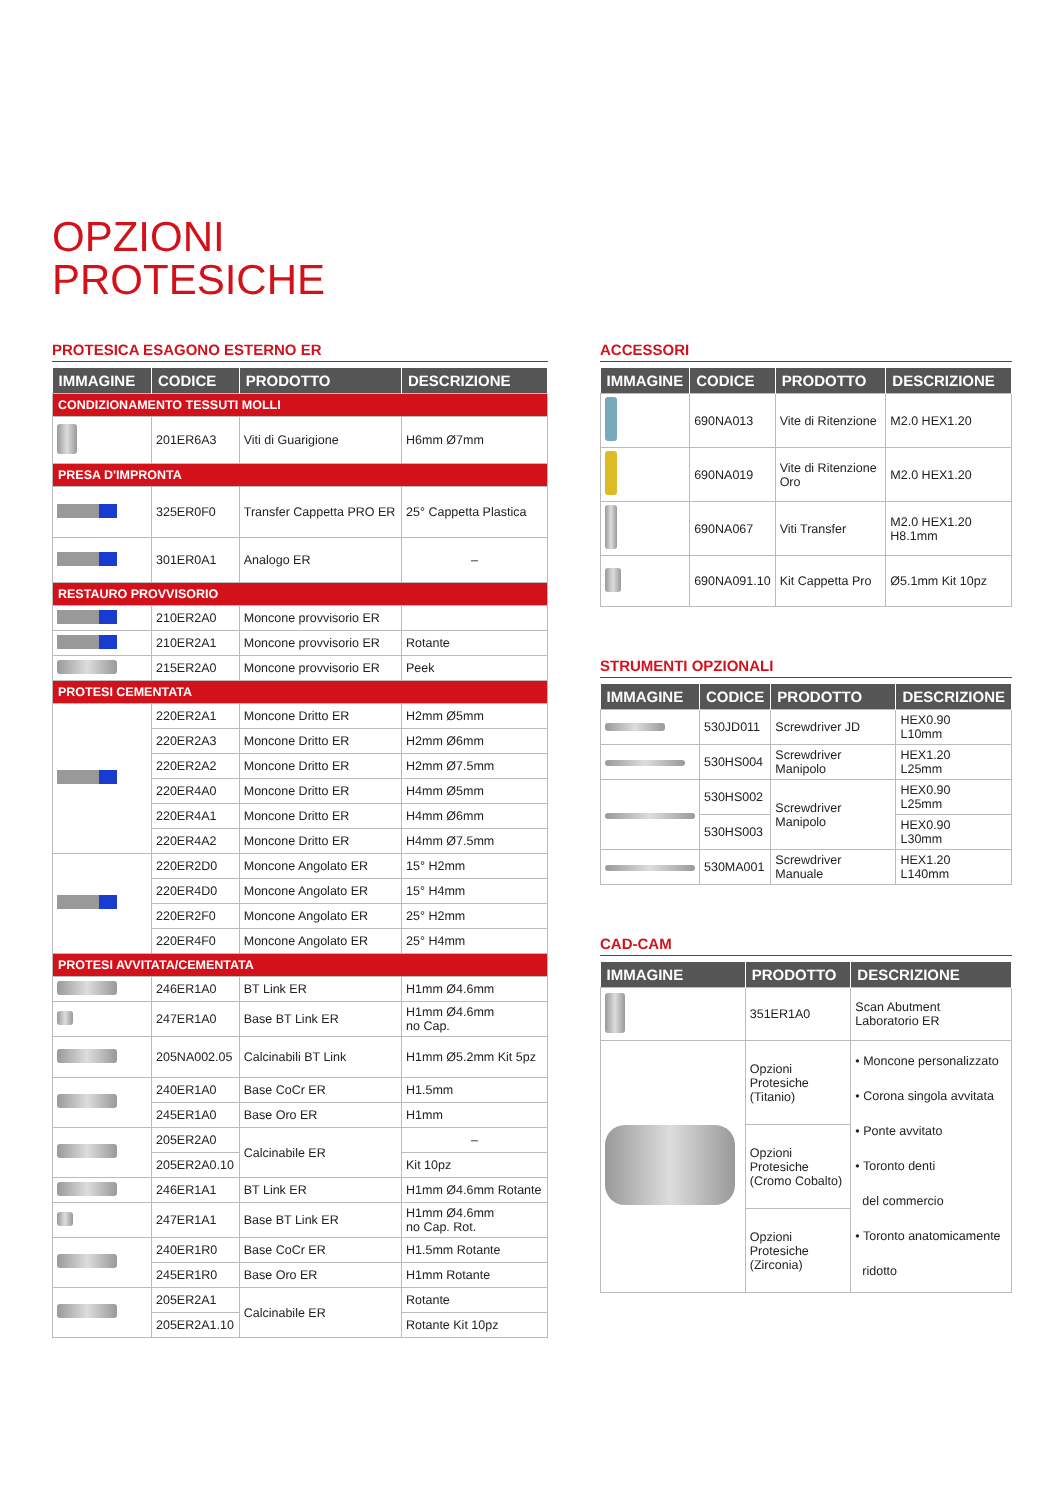OPZIONI
PROTESICHE
PROTESICA ESAGONO ESTERNO ER
| IMMAGINE | CODICE | PRODOTTO | DESCRIZIONE |
| --- | --- | --- | --- |
| CONDIZIONAMENTO TESSUTI MOLLI | | | |
| | 201ER6A3 | Viti di Guarigione | H6mm Ø7mm |
| PRESA D'IMPRONTA | | | |
| | 325ER0F0 | Transfer Cappetta PRO ER | 25° Cappetta Plastica |
| | 301ER0A1 | Analogo ER | – |
| RESTAURO PROVVISORIO | | | |
| | 210ER2A0 | Moncone provvisorio ER | |
| | 210ER2A1 | Moncone provvisorio ER | Rotante |
| | 215ER2A0 | Moncone provvisorio ER | Peek |
| PROTESI CEMENTATA | | | |
| | 220ER2A1 | Moncone Dritto ER | H2mm Ø5mm |
| | 220ER2A3 | Moncone Dritto ER | H2mm Ø6mm |
| | 220ER2A2 | Moncone Dritto ER | H2mm Ø7.5mm |
| | 220ER4A0 | Moncone Dritto ER | H4mm Ø5mm |
| | 220ER4A1 | Moncone Dritto ER | H4mm Ø6mm |
| | 220ER4A2 | Moncone Dritto ER | H4mm Ø7.5mm |
| | 220ER2D0 | Moncone Angolato ER | 15° H2mm |
| | 220ER4D0 | Moncone Angolato ER | 15° H4mm |
| | 220ER2F0 | Moncone Angolato ER | 25° H2mm |
| | 220ER4F0 | Moncone Angolato ER | 25° H4mm |
| PROTESI AVVITATA/CEMENTATA | | | |
| | 246ER1A0 | BT Link ER | H1mm Ø4.6mm |
| | 247ER1A0 | Base BT Link ER | H1mm Ø4.6mm no Cap. |
| | 205NA002.05 | Calcinabili BT Link | H1mm Ø5.2mm Kit 5pz |
| | 240ER1A0 | Base CoCr ER | H1.5mm |
| | 245ER1A0 | Base Oro ER | H1mm |
| | 205ER2A0 | Calcinabile ER | – |
| | 205ER2A0.10 | | Kit 10pz |
| | 246ER1A1 | BT Link ER | H1mm Ø4.6mm Rotante |
| | 247ER1A1 | Base BT Link ER | H1mm Ø4.6mm no Cap. Rot. |
| | 240ER1R0 | Base CoCr ER | H1.5mm Rotante |
| | 245ER1R0 | Base Oro ER | H1mm Rotante |
| | 205ER2A1 | Calcinabile ER | Rotante |
| | 205ER2A1.10 | | Rotante Kit 10pz |
ACCESSORI
| IMMAGINE | CODICE | PRODOTTO | DESCRIZIONE |
| --- | --- | --- | --- |
| | 690NA013 | Vite di Ritenzione | M2.0 HEX1.20 |
| | 690NA019 | Vite di Ritenzione Oro | M2.0 HEX1.20 |
| | 690NA067 | Viti Transfer | M2.0 HEX1.20 H8.1mm |
| | 690NA091.10 | Kit Cappetta Pro | Ø5.1mm Kit 10pz |
STRUMENTI OPZIONALI
| IMMAGINE | CODICE | PRODOTTO | DESCRIZIONE |
| --- | --- | --- | --- |
| | 530JD011 | Screwdriver JD | HEX0.90 L10mm |
| | 530HS004 | Screwdriver Manipolo | HEX1.20 L25mm |
| | 530HS002 | Screwdriver Manipolo | HEX0.90 L25mm |
| | 530HS003 | | HEX0.90 L30mm |
| | 530MA001 | Screwdriver Manuale | HEX1.20 L140mm |
CAD-CAM
| IMMAGINE | PRODOTTO | DESCRIZIONE |
| --- | --- | --- |
| | 351ER1A0 | Scan Abutment Laboratorio ER |
| | Opzioni Protesiche (Titanio) | • Moncone personalizzato • Corona singola avvitata • Ponte avvitato • Toronto denti del commercio • Toronto anatomicamente ridotto |
| | Opzioni Protesiche (Cromo Cobalto) | |
| | Opzioni Protesiche (Zirconia) | |